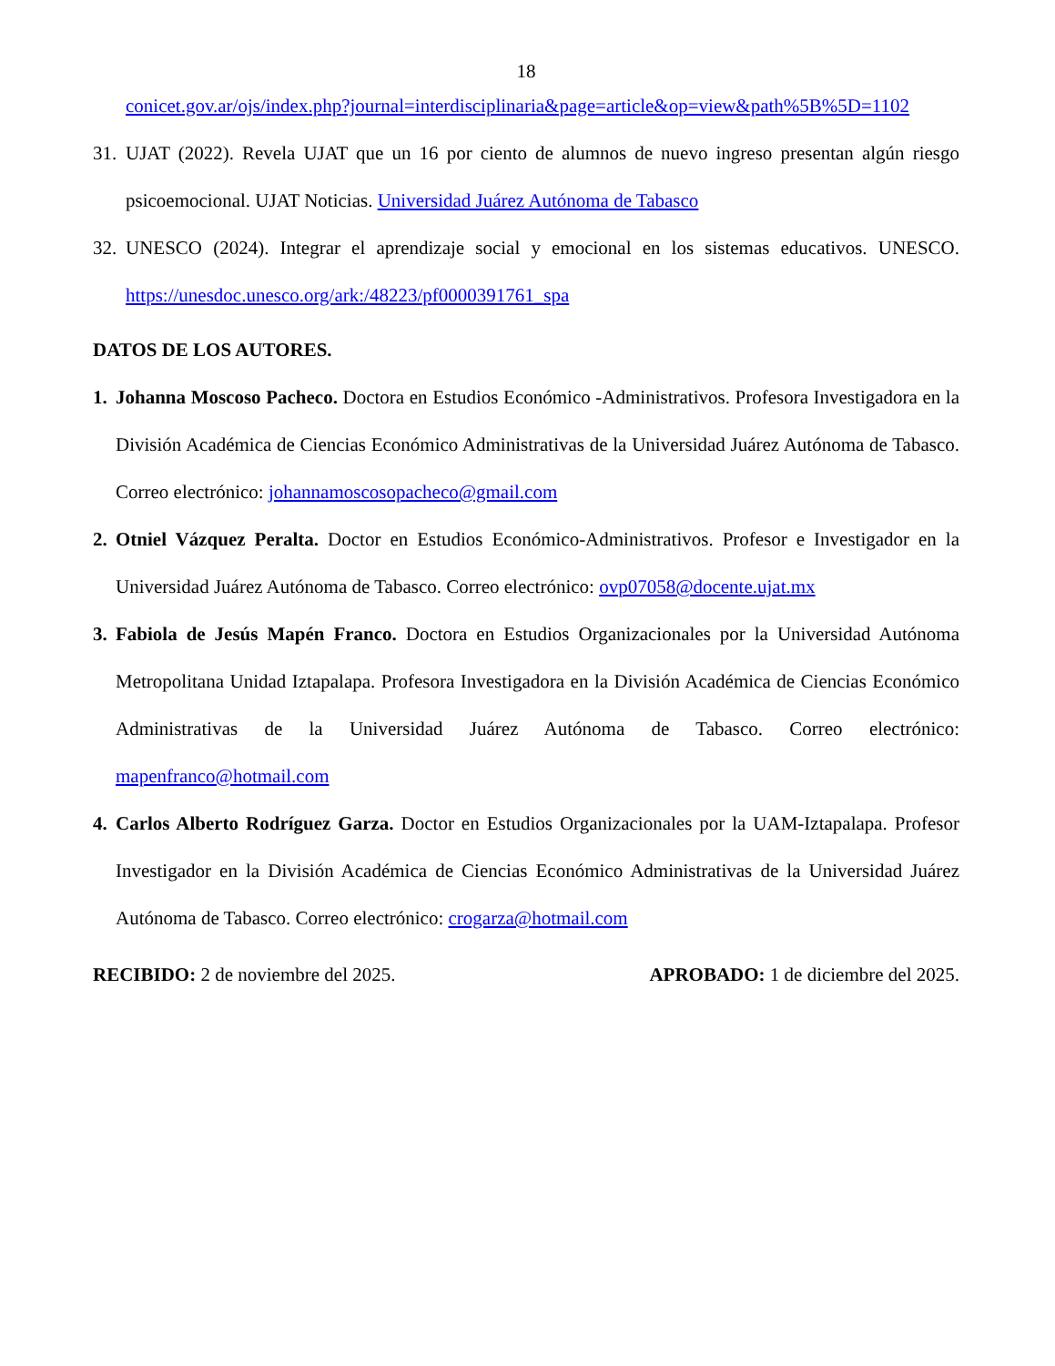18
conicet.gov.ar/ojs/index.php?journal=interdisciplinaria&page=article&op=view&path%5B%5D=1102
31. UJAT (2022). Revela UJAT que un 16 por ciento de alumnos de nuevo ingreso presentan algún riesgo psicoemocional. UJAT Noticias. Universidad Juárez Autónoma de Tabasco
32. UNESCO (2024). Integrar el aprendizaje social y emocional en los sistemas educativos. UNESCO. https://unesdoc.unesco.org/ark:/48223/pf0000391761_spa
DATOS DE LOS AUTORES.
1. Johanna Moscoso Pacheco. Doctora en Estudios Económico -Administrativos. Profesora Investigadora en la División Académica de Ciencias Económico Administrativas de la Universidad Juárez Autónoma de Tabasco. Correo electrónico: johannamoscosopacheco@gmail.com
2. Otniel Vázquez Peralta. Doctor en Estudios Económico-Administrativos. Profesor e Investigador en la Universidad Juárez Autónoma de Tabasco. Correo electrónico: ovp07058@docente.ujat.mx
3. Fabiola de Jesús Mapén Franco. Doctora en Estudios Organizacionales por la Universidad Autónoma Metropolitana Unidad Iztapalapa. Profesora Investigadora en la División Académica de Ciencias Económico Administrativas de la Universidad Juárez Autónoma de Tabasco. Correo electrónico: mapenfranco@hotmail.com
4. Carlos Alberto Rodríguez Garza. Doctor en Estudios Organizacionales por la UAM-Iztapalapa. Profesor Investigador en la División Académica de Ciencias Económico Administrativas de la Universidad Juárez Autónoma de Tabasco. Correo electrónico: crogarza@hotmail.com
RECIBIDO: 2 de noviembre del 2025. APROBADO: 1 de diciembre del 2025.